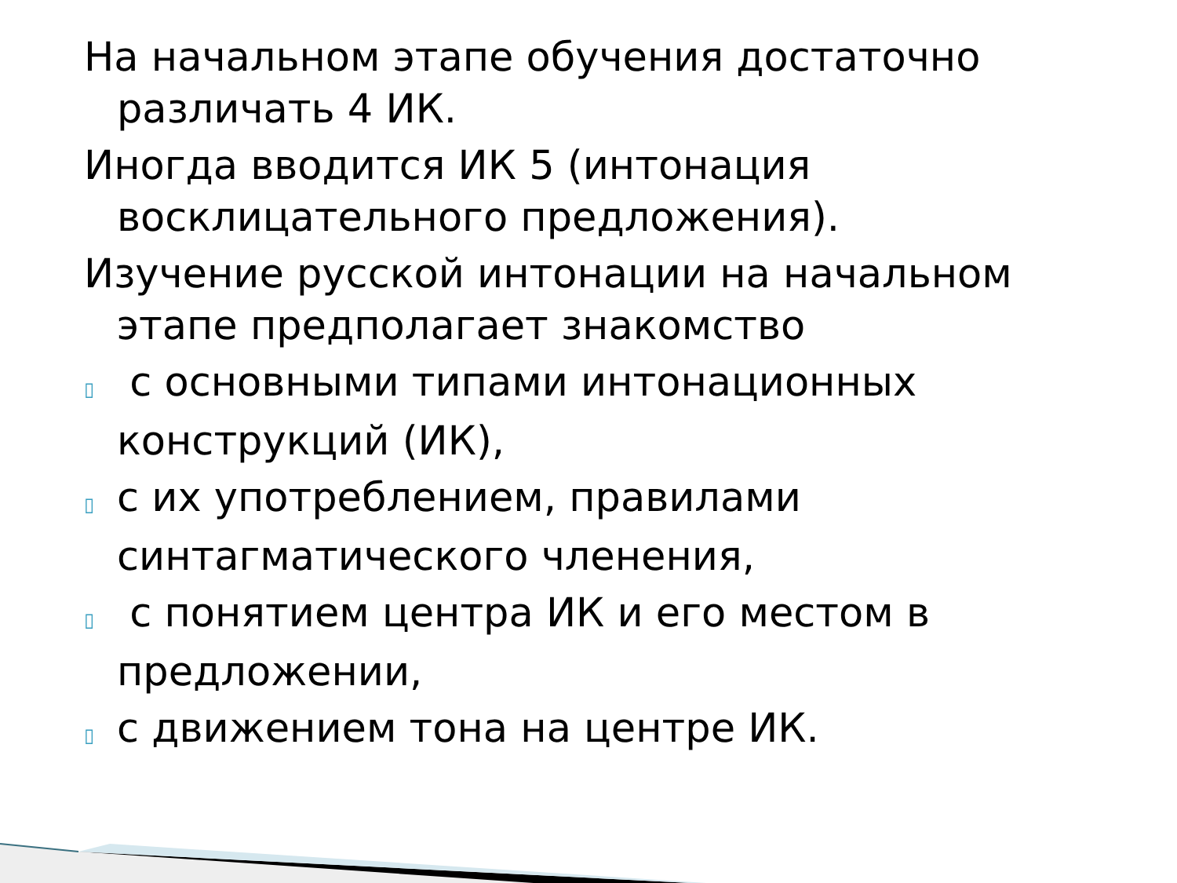На начальном этапе обучения достаточно различать 4 ИК.
Иногда вводится ИК 5 (интонация восклицательного предложения).
Изучение русской интонации на начальном этапе предполагает знакомство
▯ с основными типами интонационных конструкций (ИК),
▯ с их употреблением, правилами синтагматического членения,
▯ с понятием центра ИК и его местом в предложении,
▯ с движением тона на центре ИК.